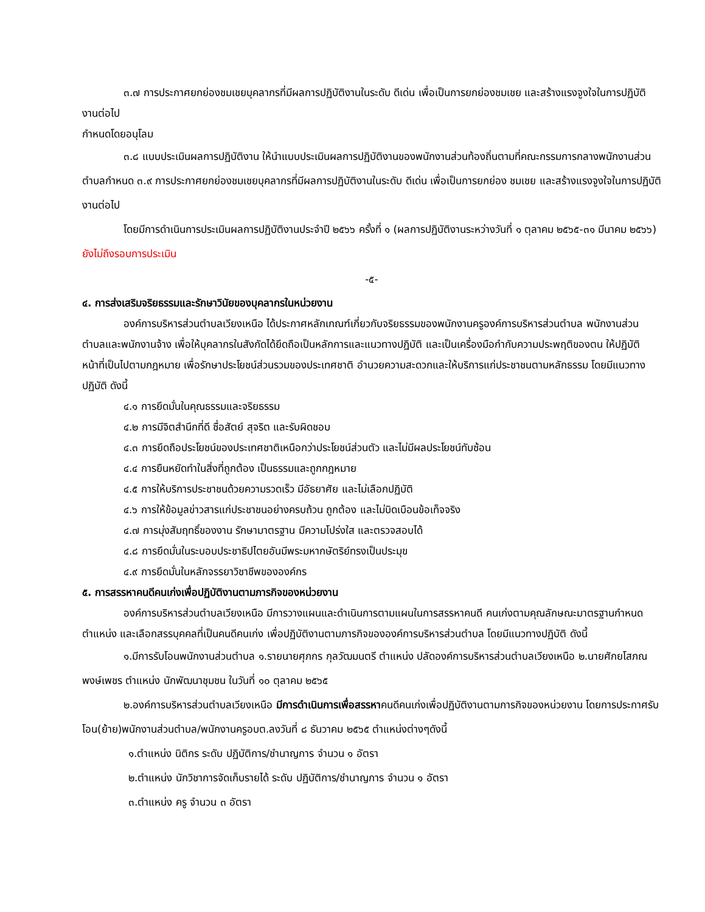๓.๗ การประกาศยกย่องชมเชยบุคลากรที่มีผลการปฏิบัติงานในระดับ ดีเด่น เพื่อเป็นการยกย่องชมเชย และสร้างแรงจูงใจในการปฏิบัติงานต่อไป
กำหนดโดยอนุโลม
๓.๘ แบบประเมินผลการปฏิบัติงาน ให้นำแบบประเมินผลการปฏิบัติงานของพนักงานส่วนท้องถิ่นตามที่คณะกรรมการกลางพนักงานส่วนตำบลกำหนด ๓.๙ การประกาศยกย่องชมเชยบุคลากรที่มีผลการปฏิบัติงานในระดับ ดีเด่น เพื่อเป็นการยกย่อง ชมเชย และสร้างแรงจูงใจในการปฏิบัติงานต่อไป
โดยมีการดำเนินการประเมินผลการปฏิบัติงานประจำปี ๒๕๖๖ ครั้งที่ ๑ (ผลการปฏิบัติงานระหว่างวันที่ ๑ ตุลาคม ๒๕๖๕-๓๑ มีนาคม ๒๕๖๖) ยังไม่ถึงรอบการประเมิน
-๕-
๔. การส่งเสริมจริยธรรมและรักษาวินัยของบุคลากรในหน่วยงาน
องค์การบริหารส่วนตำบลเวียงเหนือ ได้ประกาศหลักเกณฑ์เกี่ยวกับจริยธรรมของพนักงานครูองค์การบริหารส่วนตำบล พนักงานส่วนตำบลและพนักงานจ้าง เพื่อให้บุคลากรในสังกัดได้ยึดถือเป็นหลักการและแนวทางปฏิบัติ และเป็นเครื่องมือกำกับความประพฤติของตน ให้ปฏิบัติหน้าที่เป็นไปตามกฎหมาย เพื่อรักษาประโยชน์ส่วนรวมของประเทศชาติ อำนวยความสะดวกและให้บริการแก่ประชาชนตามหลักธรรม โดยมีแนวทางปฏิบัติ ดังนี้
๔.๑ การยึดมั่นในคุณธรรมและจริยธรรม
๔.๒ การมีจิตสำนึกที่ดี ซื่อสัตย์ สุจริต และรับผิดชอบ
๔.๓ การยึดถือประโยชน์ของประเทศชาติเหนือกว่าประโยชน์ส่วนตัว และไม่มีผลประโยชน์ทับซ้อน
๔.๔ การยืนหยัดทำในสิ่งที่ถูกต้อง เป็นธรรมและถูกกฎหมาย
๔.๕ การให้บริการประชาชนด้วยความรวดเร็ว มีอัธยาศัย และไม่เลือกปฏิบัติ
๔.๖ การให้ข้อมูลข่าวสารแก่ประชาชนอย่างครบถ้วน ถูกต้อง และไม่บิดเบือนข้อเท็จจริง
๔.๗ การมุ่งสัมฤทธิ์ของงาน รักษามาตรฐาน มีความโปร่งใส และตรวจสอบได้
๔.๘ การยึดมั่นในระบอบประชาธิปไตยอันมีพระมหากษัตริย์ทรงเป็นประมุข
๔.๙ การยึดมั่นในหลักจรรยาวิชาชีพขององค์กร
๕. การสรรหาคนดีคนเก่งเพื่อปฏิบัติงานตามภารกิจของหน่วยงาน
องค์การบริหารส่วนตำบลเวียงเหนือ มีการวางแผนและดำเนินการตามแผนในการสรรหาคนดี คนเก่งตามคุณลักษณะมาตรฐานกำหนดตำแหน่ง และเลือกสรรบุคคลที่เป็นคนดีคนเก่ง เพื่อปฏิบัติงานตามภารกิจขององค์การบริหารส่วนตำบล โดยมีแนวทางปฏิบัติ ดังนี้
๑.มีการรับโอนพนักงานส่วนตำบล ๑.รายนายศุภกร กุลวัฒมนตรี ตำแหน่ง ปลัดองค์การบริหารส่วนตำบลเวียงเหนือ ๒.นายศักยโสภณ พงษ์เพชร ตำแหน่ง นักพัฒนาชุมชน ในวันที่ ๑๐ ตุลาคม ๒๕๖๕
๒.องค์การบริหารส่วนตำบลเวียงเหนือ มีการดำเนินการเพื่อสรรหาคนดีคนเก่งเพื่อปฏิบัติงานตามการกิจของหน่วยงาน โดยการประกาศรับโอน(ย้าย)พนักงานส่วนตำบล/พนักงานครูอบต.ลงวันที่ ๘ ธันวาคม ๒๕๖๕ ตำแหน่งต่างๆดังนี้
๑.ตำแหน่ง นิติกร ระดับ ปฏิบัติการ/ชำนาญการ จำนวน ๑ อัตรา
๒.ตำแหน่ง นักวิชาการจัดเก็บรายได้ ระดับ ปฏิบัติการ/ชำนาญการ จำนวน ๑ อัตรา
๓.ตำแหน่ง ครู จำนวน ๓ อัตรา